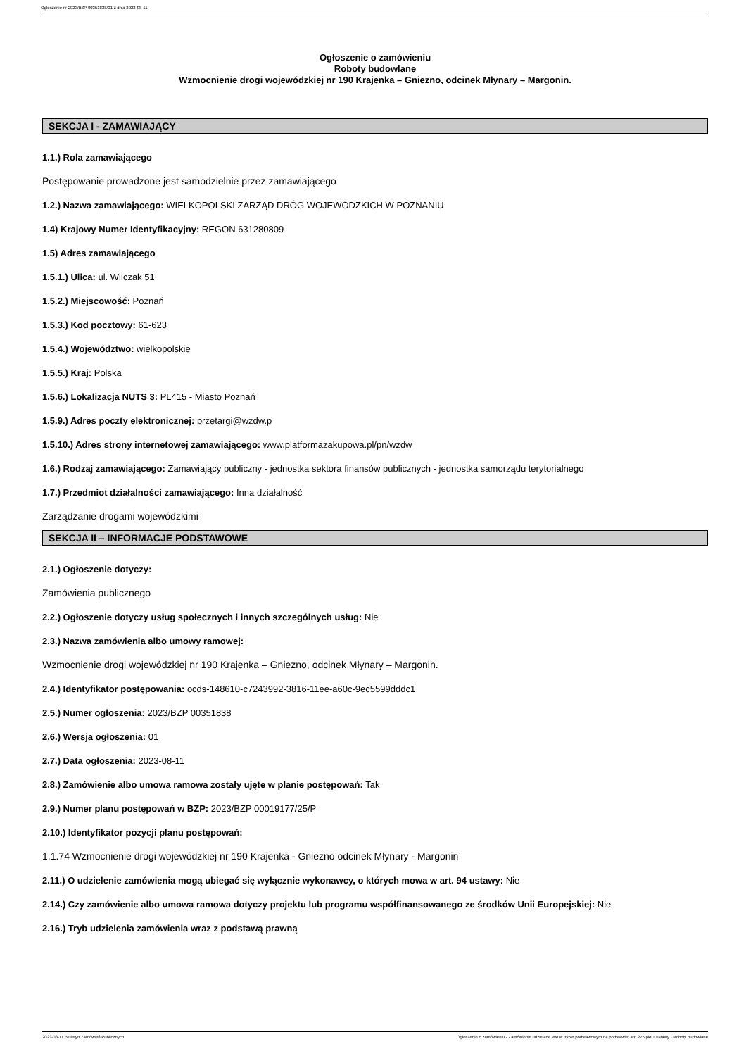Ogłoszenie nr 2023/BZP 00351838/01 z dnia 2023-08-11
Ogłoszenie o zamówieniu
Roboty budowlane
Wzmocnienie drogi wojewódzkiej nr 190 Krajenka – Gniezno, odcinek Młynary – Margonin.
SEKCJA I - ZAMAWIAJĄCY
1.1.) Rola zamawiającego
Postępowanie prowadzone jest samodzielnie przez zamawiającego
1.2.) Nazwa zamawiającego: WIELKOPOLSKI ZARZĄD DRÓG WOJEWÓDZKICH W POZNANIU
1.4) Krajowy Numer Identyfikacyjny: REGON 631280809
1.5) Adres zamawiającego
1.5.1.) Ulica: ul. Wilczak 51
1.5.2.) Miejscowość: Poznań
1.5.3.) Kod pocztowy: 61-623
1.5.4.) Województwo: wielkopolskie
1.5.5.) Kraj: Polska
1.5.6.) Lokalizacja NUTS 3: PL415 - Miasto Poznań
1.5.9.) Adres poczty elektronicznej: przetargi@wzdw.p
1.5.10.) Adres strony internetowej zamawiającego: www.platformazakupowa.pl/pn/wzdw
1.6.) Rodzaj zamawiającego: Zamawiający publiczny - jednostka sektora finansów publicznych - jednostka samorządu terytorialnego
1.7.) Przedmiot działalności zamawiającego: Inna działalność
Zarządzanie drogami wojewódzkimi
SEKCJA II – INFORMACJE PODSTAWOWE
2.1.) Ogłoszenie dotyczy:
Zamówienia publicznego
2.2.) Ogłoszenie dotyczy usług społecznych i innych szczególnych usług: Nie
2.3.) Nazwa zamówienia albo umowy ramowej:
Wzmocnienie drogi wojewódzkiej nr 190 Krajenka – Gniezno, odcinek Młynary – Margonin.
2.4.) Identyfikator postępowania: ocds-148610-c7243992-3816-11ee-a60c-9ec5599dddc1
2.5.) Numer ogłoszenia: 2023/BZP 00351838
2.6.) Wersja ogłoszenia: 01
2.7.) Data ogłoszenia: 2023-08-11
2.8.) Zamówienie albo umowa ramowa zostały ujęte w planie postępowań: Tak
2.9.) Numer planu postępowań w BZP: 2023/BZP 00019177/25/P
2.10.) Identyfikator pozycji planu postępowań:
1.1.74 Wzmocnienie drogi wojewódzkiej nr 190 Krajenka - Gniezno odcinek Młynary - Margonin
2.11.) O udzielenie zamówienia mogą ubiegać się wyłącznie wykonawcy, o których mowa w art. 94 ustawy: Nie
2.14.) Czy zamówienie albo umowa ramowa dotyczy projektu lub programu współfinansowanego ze środków Unii Europejskiej: Nie
2.16.) Tryb udzielenia zamówienia wraz z podstawą prawną
2023-08-11 Biuletyn Zamówień Publicznych Ogłoszenie o zamówieniu - Zamówienie udzielane jest w trybie podstawowym na podstawie: art. 275 pkt 1 ustawy - Roboty budowlane